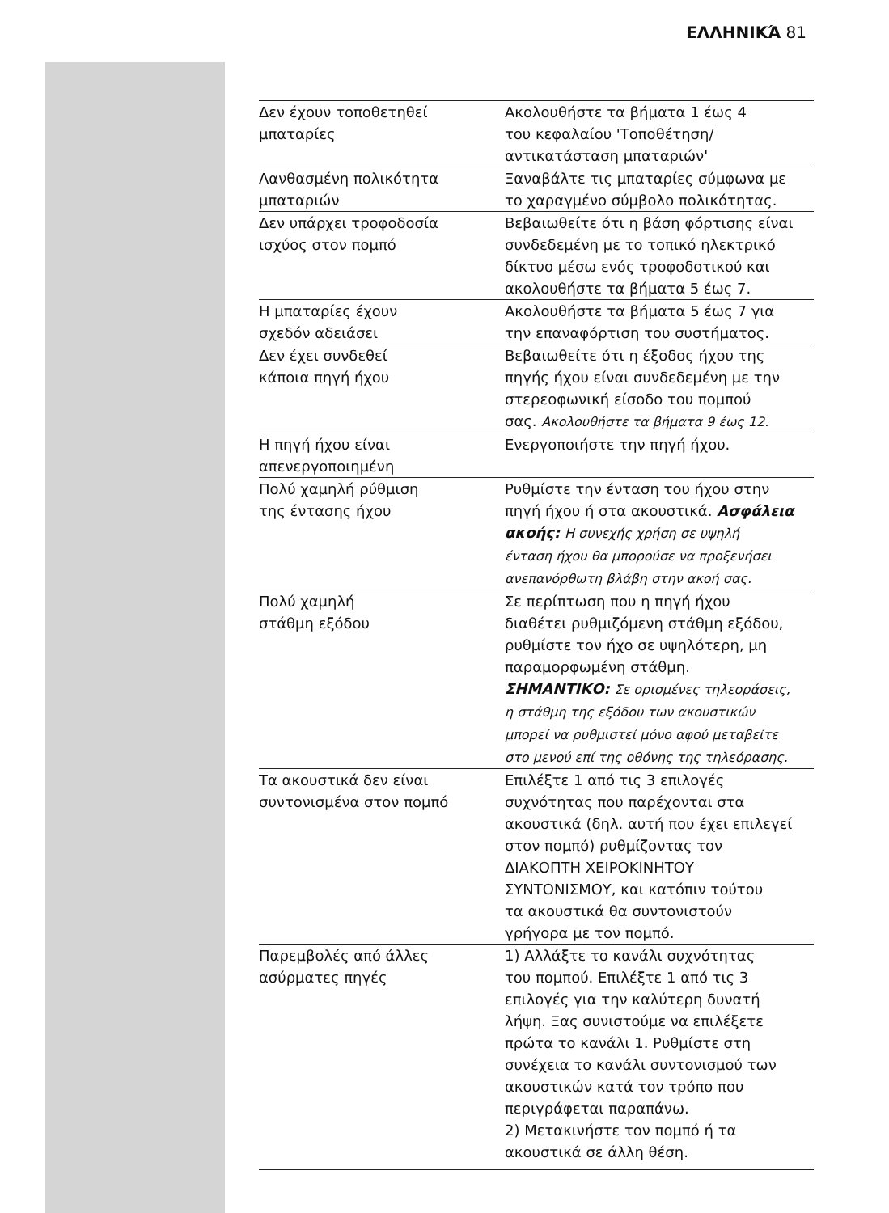ΕΛΛΗΝΙΚΆ 81
| Δεν έχουν τοποθετηθεί μπαταρίες | Ακολουθήστε τα βήματα 1 έως 4 του κεφαλαίου 'Τοποθέτηση/ αντικατάσταση μπαταριών' |
| Λανθασμένη πολικότητα μπαταριών | Ξαναβάλτε τις μπαταρίες σύμφωνα με το χαραγμένο σύμβολο πολικότητας. |
| Δεν υπάρχει τροφοδοσία ισχύος στον πομπό | Βεβαιωθείτε ότι η βάση φόρτισης είναι συνδεδεμένη με το τοπικό ηλεκτρικό δίκτυο μέσω ενός τροφοδοτικού και ακολουθήστε τα βήματα 5 έως 7. |
| Η μπαταρίες έχουν σχεδόν αδειάσει | Ακολουθήστε τα βήματα 5 έως 7 για την επαναφόρτιση του συστήματος. |
| Δεν έχει συνδεθεί κάποια πηγή ήχου | Βεβαιωθείτε ότι η έξοδος ήχου της πηγής ήχου είναι συνδεδεμένη με την στερεοφωνική είσοδο του πομπού σας. Ακολουθήστε τα βήματα 9 έως 12. |
| Η πηγή ήχου είναι απενεργοποιημένη | Ενεργοποιήστε την πηγή ήχου. |
| Πολύ χαμηλή ρύθμιση της έντασης ήχου | Ρυθμίστε την ένταση του ήχου στην πηγή ήχου ή στα ακουστικά. Ασφάλεια ακοής: Η συνεχής χρήση σε υψηλή ένταση ήχου θα μπορούσε να προξενήσει ανεπανόρθωτη βλάβη στην ακοή σας. |
| Πολύ χαμηλή στάθμη εξόδου | Σε περίπτωση που η πηγή ήχου διαθέτει ρυθμιζόμενη στάθμη εξόδου, ρυθμίστε τον ήχο σε υψηλότερη, μη παραμορφωμένη στάθμη. ΣΗΜΑΝΤΙΚΟ: Σε ορισμένες τηλεοράσεις, η στάθμη της εξόδου των ακουστικών μπορεί να ρυθμιστεί μόνο αφού μεταβείτε στο μενού επί της οθόνης της τηλεόρασης. |
| Τα ακουστικά δεν είναι συντονισμένα στον πομπό | Επιλέξτε 1 από τις 3 επιλογές συχνότητας που παρέχονται στα ακουστικά (δηλ. αυτή που έχει επιλεγεί στον πομπό) ρυθμίζοντας τον ΔΙΑΚΟΠΤΗ ΧΕΙΡΟΚΙΝΗΤΟΥ ΣΥΝΤΟΝΙΣΜΟΥ, και κατόπιν τούτου τα ακουστικά θα συντονιστούν γρήγορα με τον πομπό. |
| Παρεμβολές από άλλες ασύρματες πηγές | 1) Αλλάξτε το κανάλι συχνότητας του πομπού. Επιλέξτε 1 από τις 3 επιλογές για την καλύτερη δυνατή λήψη. Ξας συνιστούμε να επιλέξετε πρώτα το κανάλι 1. Ρυθμίστε στη συνέχεια το κανάλι συντονισμού των ακουστικών κατά τον τρόπο που περιγράφεται παραπάνω. 2) Μετακινήστε τον πομπό ή τα ακουστικά σε άλλη θέση. |